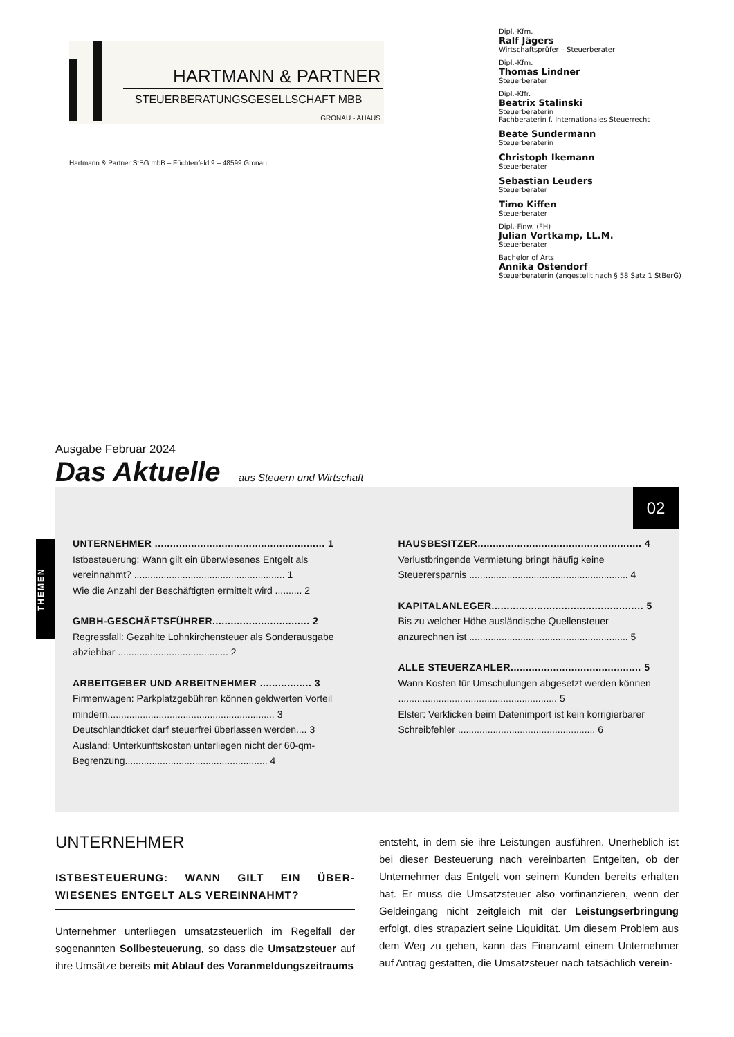HARTMANN & PARTNER
STEUERBERATUNGSGESELLSCHAFT MBB
GRONAU - AHAUS
Hartmann & Partner StBG mbB – Füchtenfeld 9 – 48599 Gronau
Dipl.-Kfm.
Ralf Jägers
Wirtschaftsprüfer – Steuerberater
Dipl.-Kfm.
Thomas Lindner
Steuerberater
Dipl.-Kffr.
Beatrix Stalinski
Steuerberaterin
Fachberaterin f. Internationales Steuerrecht
Beate Sundermann
Steuerberaterin
Christoph Ikemann
Steuerberater
Sebastian Leuders
Steuerberater
Timo Kiffen
Steuerberater
Dipl.-Finw. (FH)
Julian Vortkamp, LL.M.
Steuerberater
Bachelor of Arts
Annika Ostendorf
Steuerberaterin (angestellt nach § 58 Satz 1 StBerG)
Ausgabe Februar 2024
Das Aktuelle aus Steuern und Wirtschaft
02
THEMEN
UNTERNEHMER ........................................................ 1
Istbesteuerung: Wann gilt ein überwiesenes Entgelt als vereinnahmt? ........................................................ 1
Wie die Anzahl der Beschäftigten ermittelt wird .......... 2
GMBH-GESCHÄFTSFÜHRER................................ 2
Regressfall: Gezahlte Lohnkirchensteuer als Sonderausgabe abziehbar ......................................... 2
ARBEITGEBER UND ARBEITNEHMER ................. 3
Firmenwagen: Parkplatzgebühren können geldwerten Vorteil mindern.............................................................. 3
Deutschlandticket darf steuerfrei überlassen werden.... 3
Ausland: Unterkunftskosten unterliegen nicht der 60-qm-Begrenzung..................................................... 4
HAUSBESITZER...................................................... 4
Verlustbringende Vermietung bringt häufig keine Steuerersparnis ........................................................... 4
KAPITALANLEGER.................................................. 5
Bis zu welcher Höhe ausländische Quellensteuer anzurechnen ist ........................................................... 5
ALLE STEUERZAHLER........................................... 5
Wann Kosten für Umschulungen abgesetzt werden können ........................................................... 5
Elster: Verklicken beim Datenimport ist kein korrigierbarer Schreibfehler ................................................... 6
UNTERNEHMER
ISTBESTEUERUNG: WANN GILT EIN ÜBER-WIESENES ENTGELT ALS VEREINNAHMT?
Unternehmer unterliegen umsatzsteuerlich im Regelfall der sogenannten Sollbesteuerung, so dass die Umsatzsteuer auf ihre Umsätze bereits mit Ablauf des Voranmeldungszeitraums
entsteht, in dem sie ihre Leistungen ausführen. Unerheblich ist bei dieser Besteuerung nach vereinbarten Entgelten, ob der Unternehmer das Entgelt von seinem Kunden bereits erhalten hat. Er muss die Umsatzsteuer also vorfinanzieren, wenn der Geldeingang nicht zeitgleich mit der Leistungserbringung erfolgt, dies strapaziert seine Liquidität. Um diesem Problem aus dem Weg zu gehen, kann das Finanzamt einem Unternehmer auf Antrag gestatten, die Umsatzsteuer nach tatsächlich verein-